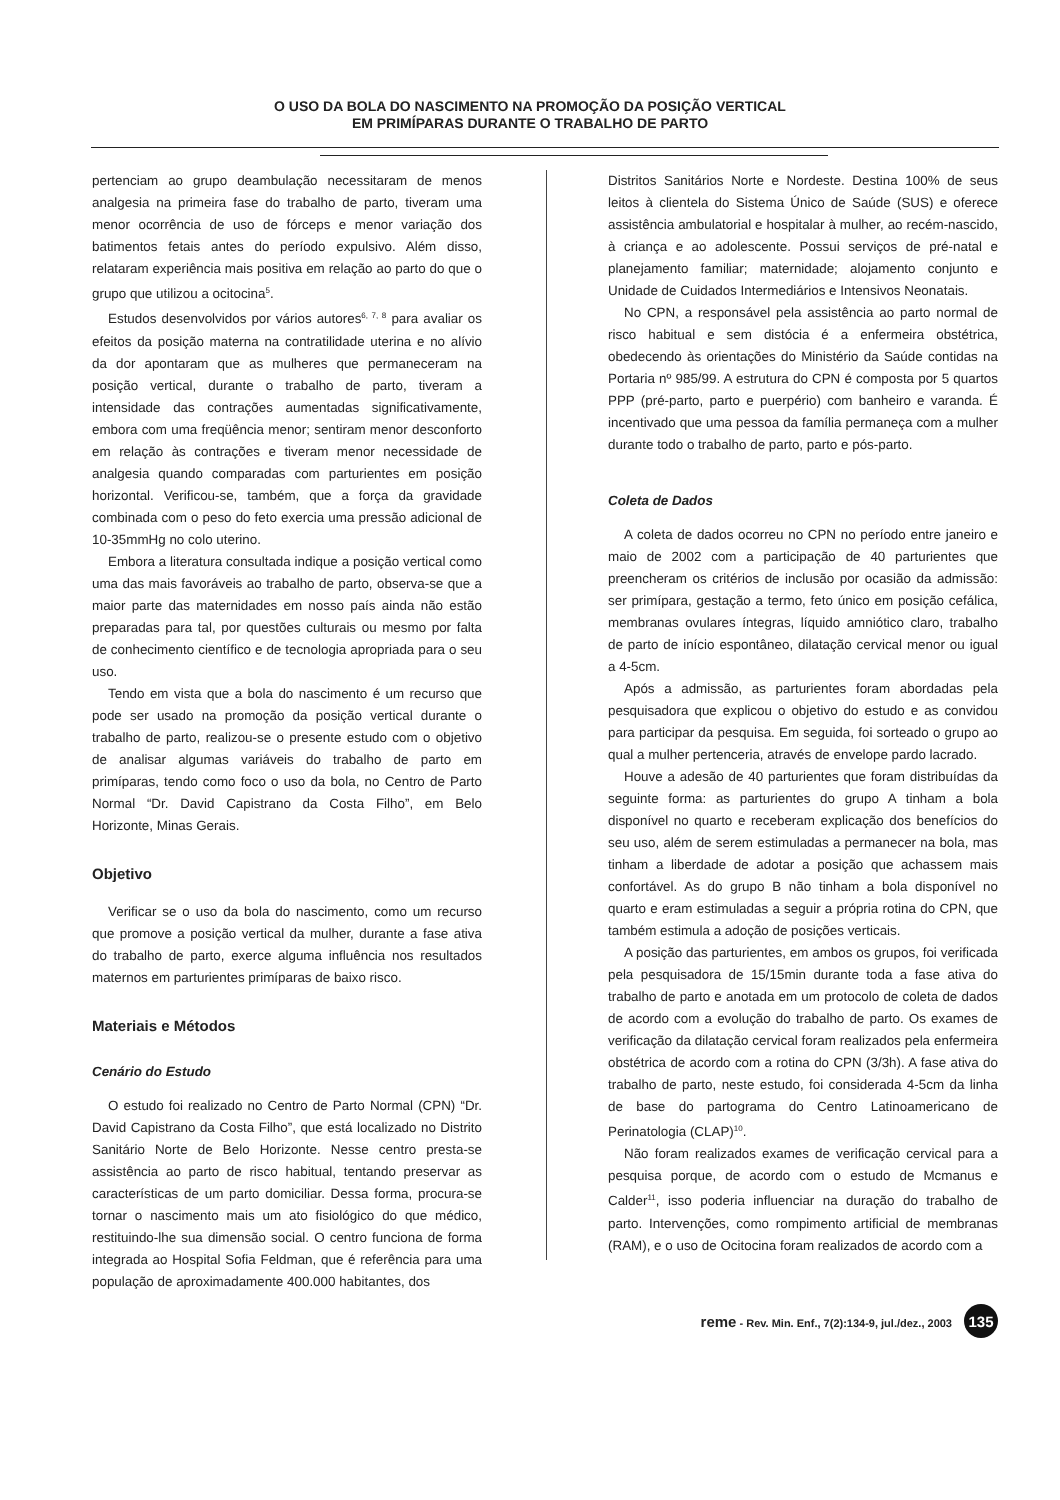O USO DA BOLA DO NASCIMENTO NA PROMOÇÃO DA POSIÇÃO VERTICAL
EM PRIMÍPARAS DURANTE O TRABALHO DE PARTO
pertenciam ao grupo deambulação necessitaram de menos analgesia na primeira fase do trabalho de parto, tiveram uma menor ocorrência de uso de fórceps e menor variação dos batimentos fetais antes do período expulsivo. Além disso, relataram experiência mais positiva em relação ao parto do que o grupo que utilizou a ocitocina<sup>5</sup>.
Estudos desenvolvidos por vários autores<sup>6, 7, 8</sup> para avaliar os efeitos da posição materna na contratilidade uterina e no alívio da dor apontaram que as mulheres que permaneceram na posição vertical, durante o trabalho de parto, tiveram a intensidade das contrações aumentadas significativamente, embora com uma freqüência menor; sentiram menor desconforto em relação às contrações e tiveram menor necessidade de analgesia quando comparadas com parturientes em posição horizontal. Verificou-se, também, que a força da gravidade combinada com o peso do feto exercia uma pressão adicional de 10-35mmHg no colo uterino.
Embora a literatura consultada indique a posição vertical como uma das mais favoráveis ao trabalho de parto, observa-se que a maior parte das maternidades em nosso país ainda não estão preparadas para tal, por questões culturais ou mesmo por falta de conhecimento científico e de tecnologia apropriada para o seu uso.
Tendo em vista que a bola do nascimento é um recurso que pode ser usado na promoção da posição vertical durante o trabalho de parto, realizou-se o presente estudo com o objetivo de analisar algumas variáveis do trabalho de parto em primíparas, tendo como foco o uso da bola, no Centro de Parto Normal “Dr. David Capistrano da Costa Filho”, em Belo Horizonte, Minas Gerais.
Objetivo
Verificar se o uso da bola do nascimento, como um recurso que promove a posição vertical da mulher, durante a fase ativa do trabalho de parto, exerce alguma influência nos resultados maternos em parturientes primíparas de baixo risco.
Materiais e Métodos
Cenário do Estudo
O estudo foi realizado no Centro de Parto Normal (CPN) “Dr. David Capistrano da Costa Filho”, que está localizado no Distrito Sanitário Norte de Belo Horizonte. Nesse centro presta-se assistência ao parto de risco habitual, tentando preservar as características de um parto domiciliar. Dessa forma, procura-se tornar o nascimento mais um ato fisiológico do que médico, restituindo-lhe sua dimensão social. O centro funciona de forma integrada ao Hospital Sofia Feldman, que é referência para uma população de aproximadamente 400.000 habitantes, dos
Distritos Sanitários Norte e Nordeste. Destina 100% de seus leitos à clientela do Sistema Único de Saúde (SUS) e oferece assistência ambulatorial e hospitalar à mulher, ao recém-nascido, à criança e ao adolescente. Possui serviços de pré-natal e planejamento familiar; maternidade; alojamento conjunto e Unidade de Cuidados Intermediários e Intensivos Neonatais.
No CPN, a responsável pela assistência ao parto normal de risco habitual e sem distócia é a enfermeira obstétrica, obedecendo às orientações do Ministério da Saúde contidas na Portaria nº 985/99. A estrutura do CPN é composta por 5 quartos PPP (pré-parto, parto e puerpério) com banheiro e varanda. É incentivado que uma pessoa da família permaneça com a mulher durante todo o trabalho de parto, parto e pós-parto.
Coleta de Dados
A coleta de dados ocorreu no CPN no período entre janeiro e maio de 2002 com a participação de 40 parturientes que preencheram os critérios de inclusão por ocasião da admissão: ser primípara, gestação a termo, feto único em posição cefálica, membranas ovulares íntegras, líquido amniótico claro, trabalho de parto de início espontâneo, dilatação cervical menor ou igual a 4-5cm.
Após a admissão, as parturientes foram abordadas pela pesquisadora que explicou o objetivo do estudo e as convidou para participar da pesquisa. Em seguida, foi sorteado o grupo ao qual a mulher pertenceria, através de envelope pardo lacrado.
Houve a adesão de 40 parturientes que foram distribuídas da seguinte forma: as parturientes do grupo A tinham a bola disponível no quarto e receberam explicação dos benefícios do seu uso, além de serem estimuladas a permanecer na bola, mas tinham a liberdade de adotar a posição que achassem mais confortável. As do grupo B não tinham a bola disponível no quarto e eram estimuladas a seguir a própria rotina do CPN, que também estimula a adoção de posições verticais.
A posição das parturientes, em ambos os grupos, foi verificada pela pesquisadora de 15/15min durante toda a fase ativa do trabalho de parto e anotada em um protocolo de coleta de dados de acordo com a evolução do trabalho de parto. Os exames de verificação da dilatação cervical foram realizados pela enfermeira obstétrica de acordo com a rotina do CPN (3/3h). A fase ativa do trabalho de parto, neste estudo, foi considerada 4-5cm da linha de base do partograma do Centro Latinoamericano de Perinatologia (CLAP)<sup>10</sup>.
Não foram realizados exames de verificação cervical para a pesquisa porque, de acordo com o estudo de Mcmanus e Calder<sup>11</sup>, isso poderia influenciar na duração do trabalho de parto. Intervenções, como rompimento artificial de membranas (RAM), e o uso de Ocitocina foram realizados de acordo com a
reme - Rev. Min. Enf., 7(2):134-9, jul./dez., 2003 135